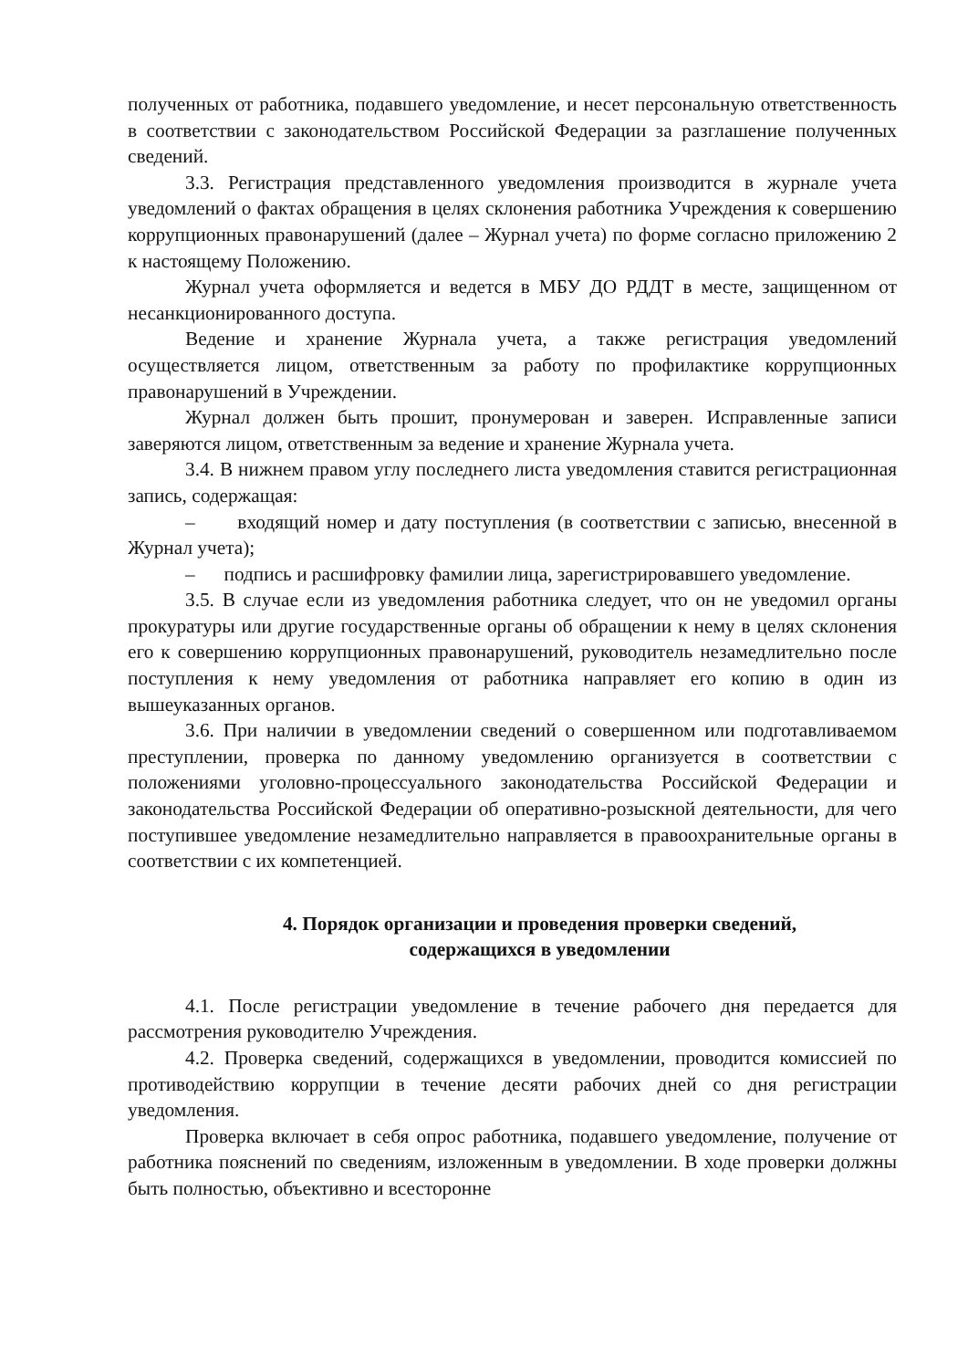полученных от работника, подавшего уведомление, и несет персональную ответственность в соответствии с законодательством Российской Федерации за разглашение полученных сведений.
3.3. Регистрация представленного уведомления производится в журнале учета уведомлений о фактах обращения в целях склонения работника Учреждения к совершению коррупционных правонарушений (далее – Журнал учета) по форме согласно приложению 2 к настоящему Положению.
Журнал учета оформляется и ведется в МБУ ДО РДДТ в месте, защищенном от несанкционированного доступа.
Ведение и хранение Журнала учета, а также регистрация уведомлений осуществляется лицом, ответственным за работу по профилактике коррупционных правонарушений в Учреждении.
Журнал должен быть прошит, пронумерован и заверен. Исправленные записи заверяются лицом, ответственным за ведение и хранение Журнала учета.
3.4. В нижнем правом углу последнего листа уведомления ставится регистрационная запись, содержащая:
– входящий номер и дату поступления (в соответствии с записью, внесенной в Журнал учета);
– подпись и расшифровку фамилии лица, зарегистрировавшего уведомление.
3.5. В случае если из уведомления работника следует, что он не уведомил органы прокуратуры или другие государственные органы об обращении к нему в целях склонения его к совершению коррупционных правонарушений, руководитель незамедлительно после поступления к нему уведомления от работника направляет его копию в один из вышеуказанных органов.
3.6. При наличии в уведомлении сведений о совершенном или подготавливаемом преступлении, проверка по данному уведомлению организуется в соответствии с положениями уголовно-процессуального законодательства Российской Федерации и законодательства Российской Федерации об оперативно-розыскной деятельности, для чего поступившее уведомление незамедлительно направляется в правоохранительные органы в соответствии с их компетенцией.
4. Порядок организации и проведения проверки сведений,
содержащихся в уведомлении
4.1. После регистрации уведомление в течение рабочего дня передается для рассмотрения руководителю Учреждения.
4.2. Проверка сведений, содержащихся в уведомлении, проводится комиссией по противодействию коррупции в течение десяти рабочих дней со дня регистрации уведомления.
Проверка включает в себя опрос работника, подавшего уведомление, получение от работника пояснений по сведениям, изложенным в уведомлении. В ходе проверки должны быть полностью, объективно и всесторонне